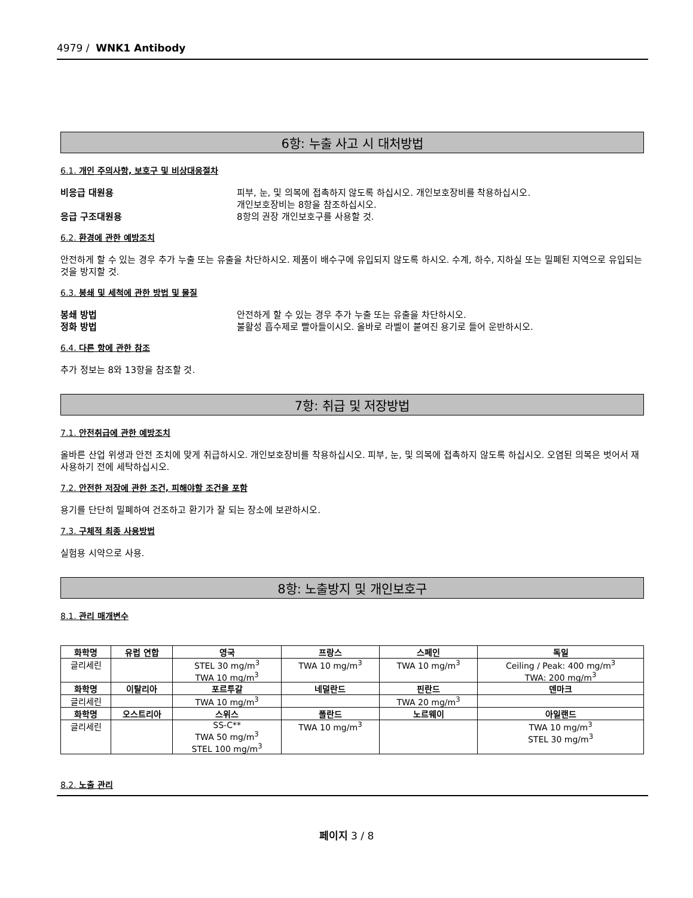4979 / WNK1 Antibody
6항: 누출 사고 시 대처방법
6.1. 개인 주의사항, 보호구 및 비상대응절차
비응급 대원용 피부, 눈, 및 의복에 접촉하지 않도록 하십시오. 개인보호장비를 착용하십시오.
개인보호장비는 8항을 참조하십시오.
응급 구조대원용 8항의 권장 개인보호구를 사용할 것.
6.2. 환경에 관한 예방조치
안전하게 할 수 있는 경우 추가 누출 또는 유출을 차단하시오. 제품이 배수구에 유입되지 않도록 하시오. 수계, 하수, 지하실 또는 밀폐된 지역으로 유입되는 것을 방지할 것.
6.3. 봉쇄 및 세척에 관한 방법 및 물질
봉쇄 방법 안전하게 할 수 있는 경우 추가 누출 또는 유출을 차단하시오.
정화 방법 불활성 흡수제로 빨아들이시오. 올바로 라벨이 붙여진 용기로 들어 운반하시오.
6.4. 다른 항에 관한 참조
추가 정보는 8와 13항을 참조할 것.
7항: 취급 및 저장방법
7.1. 안전취급에 관한 예방조치
올바른 산업 위생과 안전 조치에 맞게 취급하시오. 개인보호장비를 착용하십시오. 피부, 눈, 및 의복에 접촉하지 않도록 하십시오. 오염된 의복은 벗어서 재사용하기 전에 세탁하십시오.
7.2. 안전한 저장에 관한 조건, 피해야할 조건을 포함
용기를 단단히 밀폐하여 건조하고 환기가 잘 되는 장소에 보관하시오.
7.3. 구체적 최종 사용방법
실험용 시약으로 사용.
8항: 노출방지 및 개인보호구
8.1. 관리 매개변수
| 화학명 | 유럽 연합 | 영국 | 프랑스 | 스페인 | 독일 |
| --- | --- | --- | --- | --- | --- |
| 글리세린 | | STEL 30 mg/m<sup>3</sup> TWA 10 mg/m<sup>3</sup> | TWA 10 mg/m<sup>3</sup> | TWA 10 mg/m<sup>3</sup> | Ceiling / Peak: 400 mg/m<sup>3</sup> TWA: 200 mg/m<sup>3</sup> |
| 화학명 | 이탈리아 | 포르투갈 | 네덜란드 | 핀란드 | 덴마크 |
| 글리세린 | | TWA 10 mg/m<sup>3</sup> | | TWA 20 mg/m<sup>3</sup> | |
| 화학명 | 오스트리아 | 스위스 | 폴란드 | 노르웨이 | 아일랜드 |
| 글리세린 | | SS-C** TWA 50 mg/m<sup>3</sup> STEL 100 mg/m<sup>3</sup> | TWA 10 mg/m<sup>3</sup> | | TWA 10 mg/m<sup>3</sup> STEL 30 mg/m<sup>3</sup> |
8.2. 노출 관리
페이지 3 / 8